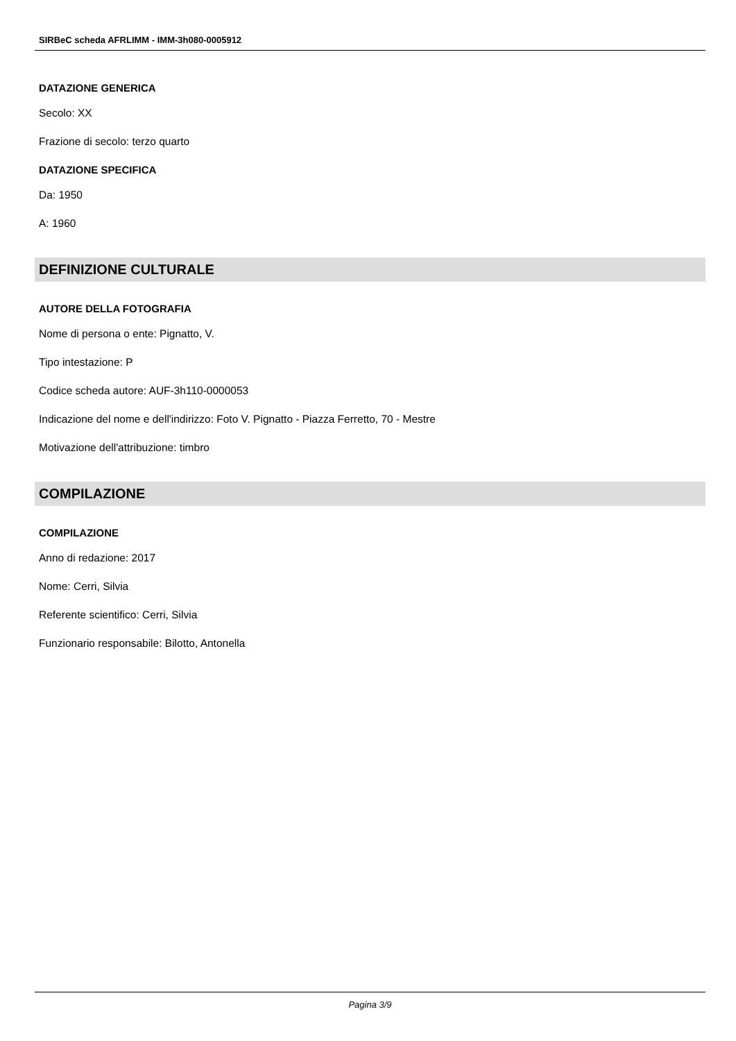SIRBeC scheda AFRLIMM - IMM-3h080-0005912
DATAZIONE GENERICA
Secolo: XX
Frazione di secolo: terzo quarto
DATAZIONE SPECIFICA
Da: 1950
A: 1960
DEFINIZIONE CULTURALE
AUTORE DELLA FOTOGRAFIA
Nome di persona o ente: Pignatto, V.
Tipo intestazione: P
Codice scheda autore: AUF-3h110-0000053
Indicazione del nome e dell'indirizzo: Foto V. Pignatto - Piazza Ferretto, 70 - Mestre
Motivazione dell'attribuzione: timbro
COMPILAZIONE
COMPILAZIONE
Anno di redazione: 2017
Nome: Cerri, Silvia
Referente scientifico: Cerri, Silvia
Funzionario responsabile: Bilotto, Antonella
Pagina 3/9